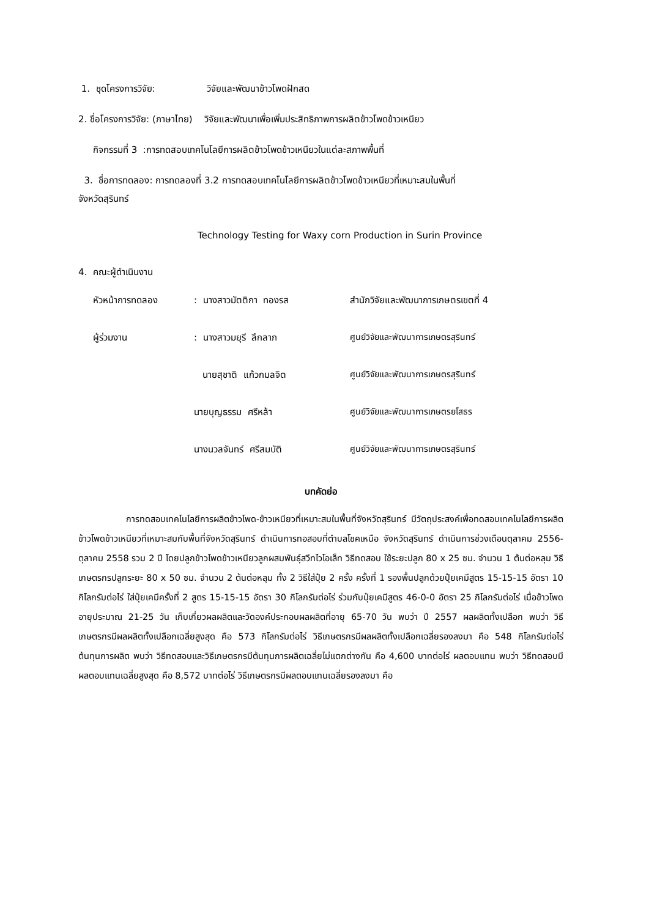1. ชุดโครงการวิจัย: วิจัยและพัฒนาข้าวโพดฝักสด
2. ชื่อโครงการวิจัย: (ภาษาไทย) วิจัยและพัฒนาเพื่อเพิ่มประสิทธิภาพการผลิตข้าวโพดข้าวเหนียว
กิจกรรมที่ 3 :การทดสอบเทคโนโลยีการผลิตข้าวโพดข้าวเหนียวในแต่ละสภาพพื้นที่
3. ชื่อการทดลอง: การทดลองที่ 3.2 การทดสอบเทคโนโลยีการผลิตข้าวโพดข้าวเหนียวที่เหมาะสมในพื้นที่
จังหวัดสุรินทร์
Technology Testing for Waxy corn Production in Surin Province
4. คณะผู้ดำเนินงาน
| หัวหน้าการทดลอง | : นางสาวมัตติกา ทองรส | สำนักวิจัยและพัฒนาการเกษตรเขตที่ 4 |
| ผู้ร่วมงาน | : นางสาวมยุรี ลึกลาภ | ศูนย์วิจัยและพัฒนาการเกษตรสุรินทร์ |
| | นายสุชาติ แก้วกมลจิต | ศูนย์วิจัยและพัฒนาการเกษตรสุรินทร์ |
| | นายบุญธรรม ศรีหล้า | ศูนย์วิจัยและพัฒนาการเกษตรยโสธร |
| | นางนวลจันทร์ ศรีสมบัติ | ศูนย์วิจัยและพัฒนาการเกษตรสุรินทร์ |
บทคัดย่อ
การทดสอบเทคโนโลยีการผลิตข้าวโพด-ข้าวเหนียวที่เหมาะสมในพื้นที่จังหวัดสุรินทร์ มีวัตถุประสงค์เพื่อทดสอบเทคโนโลยีการผลิตข้าวโพดข้าวเหนียวที่เหมาะสมกับพื้นที่จังหวัดสุรินทร์ ดำเนินการทอสอบที่ตำบลโชคเหนือ จังหวัดสุรินทร์ ดำเนินการช่วงเดือนตุลาคม 2556- ตุลาคม 2558 รวม 2 ปี โดยปลูกข้าวโพดข้าวเหนียวลูกผสมพันธุ์สวีทไวโอเล็ท วิธีทดสอบ ใช้ระยะปลูก 80 x 25 ซม. จำนวน 1 ต้นต่อหลุม วิธีเกษตรกรปลูกระยะ 80 x 50 ซม. จำนวน 2 ต้นต่อหลุม ทั้ง 2 วิธีใส่ปุ๋ย 2 ครั้ง ครั้งที่ 1 รองพื้นปลูกด้วยปุ๋ยเคมีสูตร 15-15-15 อัตรา 10 กิโลกรัมต่อไร่ ใส่ปุ๋ยเคมีครั้งที่ 2 สูตร 15-15-15 อัตรา 30 กิโลกรัมต่อไร่ ร่วมกับปุ๋ยเคมีสูตร 46-0-0 อัตรา 25 กิโลกรัมต่อไร่ เมื่อข้าวโพดอายุประมาณ 21-25 วัน เก็บเกี่ยวผลผลิตและวัดองค์ประกอบผลผลิตที่อายุ 65-70 วัน พบว่า ปี 2557 ผลผลิตทั้งเปลือก พบว่า วิธีเกษตรกรมีผลผลิตทั้งเปลือกเฉลี่ยสูงสุด คือ 573 กิโลกรัมต่อไร่ วิธีเกษตรกรมีผลผลิตทั้งเปลือกเฉลี่ยรองลงมา คือ 548 กิโลกรัมต่อไร่ ต้นทุนการผลิต พบว่า วิธีทดสอบและวิธีเกษตรกรมีต้นทุนการผลิตเฉลี่ยไม่แตกต่างกัน คือ 4,600 บาทต่อไร่ ผลตอบแทน พบว่า วิธีทดสอบมีผลตอบแทนเฉลี่ยสูงสุด คือ 8,572 บาทต่อไร่ วิธีเกษตรกรมีผลตอบแทนเฉลี่ยรองลงมา คือ